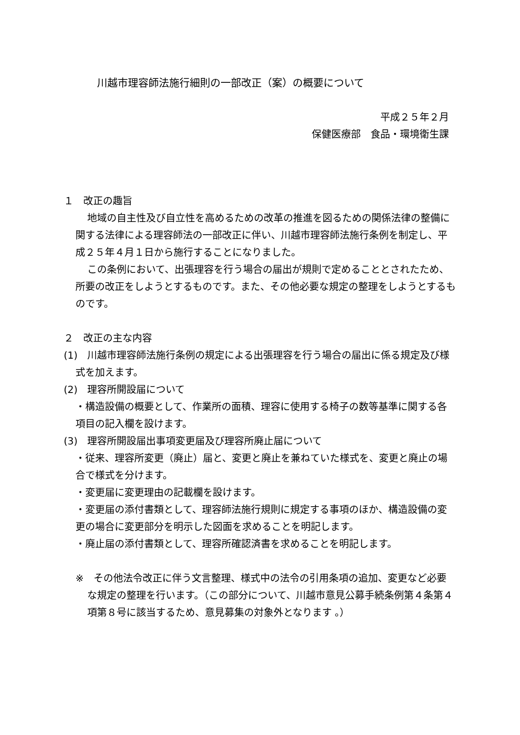川越市理容師法施行細則の一部改正（案）の概要について
平成２５年２月
保健医療部　食品・環境衛生課
１　改正の趣旨
地域の自主性及び自立性を高めるための改革の推進を図るための関係法律の整備に関する法律による理容師法の一部改正に伴い、川越市理容師法施行条例を制定し、平成２５年４月１日から施行することになりました。
この条例において、出張理容を行う場合の届出が規則で定めることとされたため、所要の改正をしようとするものです。また、その他必要な規定の整理をしようとするものです。
２　改正の主な内容
(1)　川越市理容師法施行条例の規定による出張理容を行う場合の届出に係る規定及び様式を加えます。
(2)　理容所開設届について
・構造設備の概要として、作業所の面積、理容に使用する椅子の数等基準に関する各項目の記入欄を設けます。
(3)　理容所開設届出事項変更届及び理容所廃止届について
・従来、理容所変更（廃止）届と、変更と廃止を兼ねていた様式を、変更と廃止の場合で様式を分けます。
・変更届に変更理由の記載欄を設けます。
・変更届の添付書類として、理容師法施行規則に規定する事項のほか、構造設備の変更の場合に変更部分を明示した図面を求めることを明記します。
・廃止届の添付書類として、理容所確認済書を求めることを明記します。
※　その他法令改正に伴う文言整理、様式中の法令の引用条項の追加、変更など必要な規定の整理を行います。（この部分について、川越市意見公募手続条例第４条第４項第８号に該当するため、意見募集の対象外となります 。）